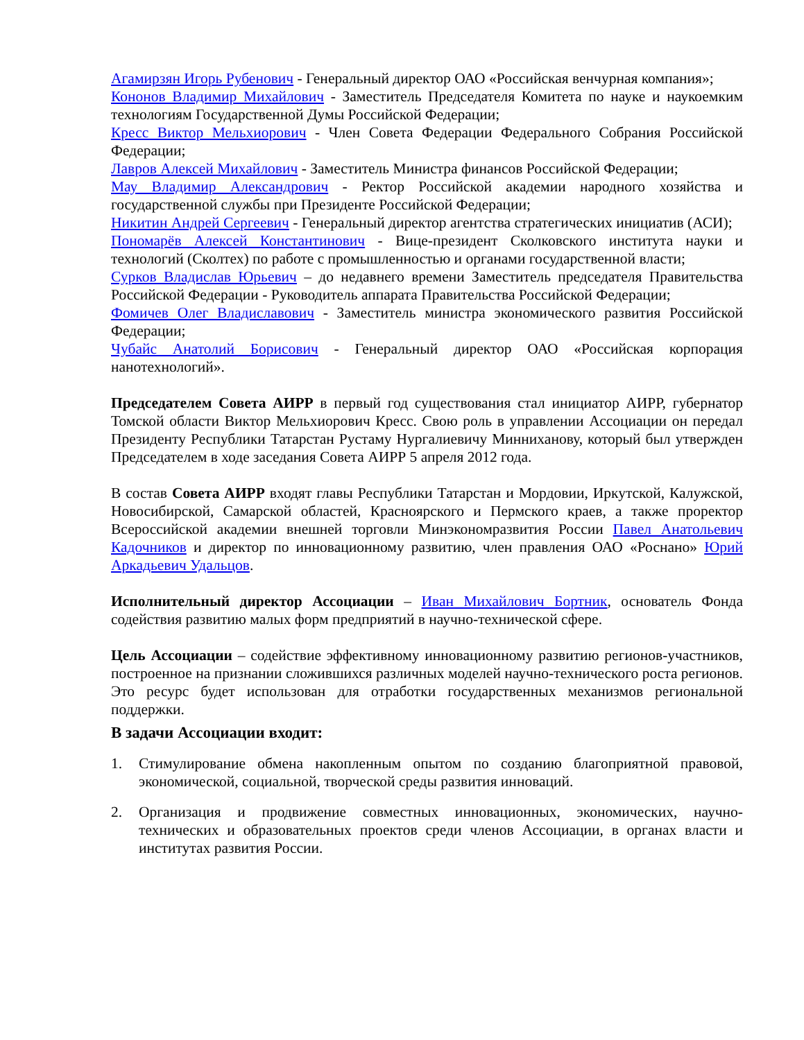Агамирзян Игорь Рубенович - Генеральный директор ОАО «Российская венчурная компания»;
Кононов Владимир Михайлович - Заместитель Председателя Комитета по науке и наукоемким технологиям Государственной Думы Российской Федерации;
Кресс Виктор Мельхиорович - Член Совета Федерации Федерального Собрания Российской Федерации;
Лавров Алексей Михайлович - Заместитель Министра финансов Российской Федерации;
Мау Владимир Александрович - Ректор Российской академии народного хозяйства и государственной службы при Президенте Российской Федерации;
Никитин Андрей Сергеевич - Генеральный директор агентства стратегических инициатив (АСИ);
Пономарёв Алексей Константинович - Вице-президент Сколковского института науки и технологий (Сколтех) по работе с промышленностью и органами государственной власти;
Сурков Владислав Юрьевич – до недавнего времени Заместитель председателя Правительства Российской Федерации - Руководитель аппарата Правительства Российской Федерации;
Фомичев Олег Владиславович - Заместитель министра экономического развития Российской Федерации;
Чубайс Анатолий Борисович - Генеральный директор ОАО «Российская корпорация нанотехнологий».
Председателем Совета АИРР в первый год существования стал инициатор АИРР, губернатор Томской области Виктор Мельхиорович Кресс. Свою роль в управлении Ассоциации он передал Президенту Республики Татарстан Рустаму Нургалиевичу Минниханову, который был утвержден Председателем в ходе заседания Совета АИРР 5 апреля 2012 года.
В состав Совета АИРР входят главы Республики Татарстан и Мордовии, Иркутской, Калужской, Новосибирской, Самарской областей, Красноярского и Пермского краев, а также проректор Всероссийской академии внешней торговли Минэкономразвития России Павел Анатольевич Кадочников и директор по инновационному развитию, член правления ОАО «Роснано» Юрий Аркадьевич Удальцов.
Исполнительный директор Ассоциации – Иван Михайлович Бортник, основатель Фонда содействия развитию малых форм предприятий в научно-технической сфере.
Цель Ассоциации – содействие эффективному инновационному развитию регионов-участников, построенное на признании сложившихся различных моделей научно-технического роста регионов. Это ресурс будет использован для отработки государственных механизмов региональной поддержки.
В задачи Ассоциации входит:
1. Стимулирование обмена накопленным опытом по созданию благоприятной правовой, экономической, социальной, творческой среды развития инноваций.
2. Организация и продвижение совместных инновационных, экономических, научно-технических и образовательных проектов среди членов Ассоциации, в органах власти и институтах развития России.